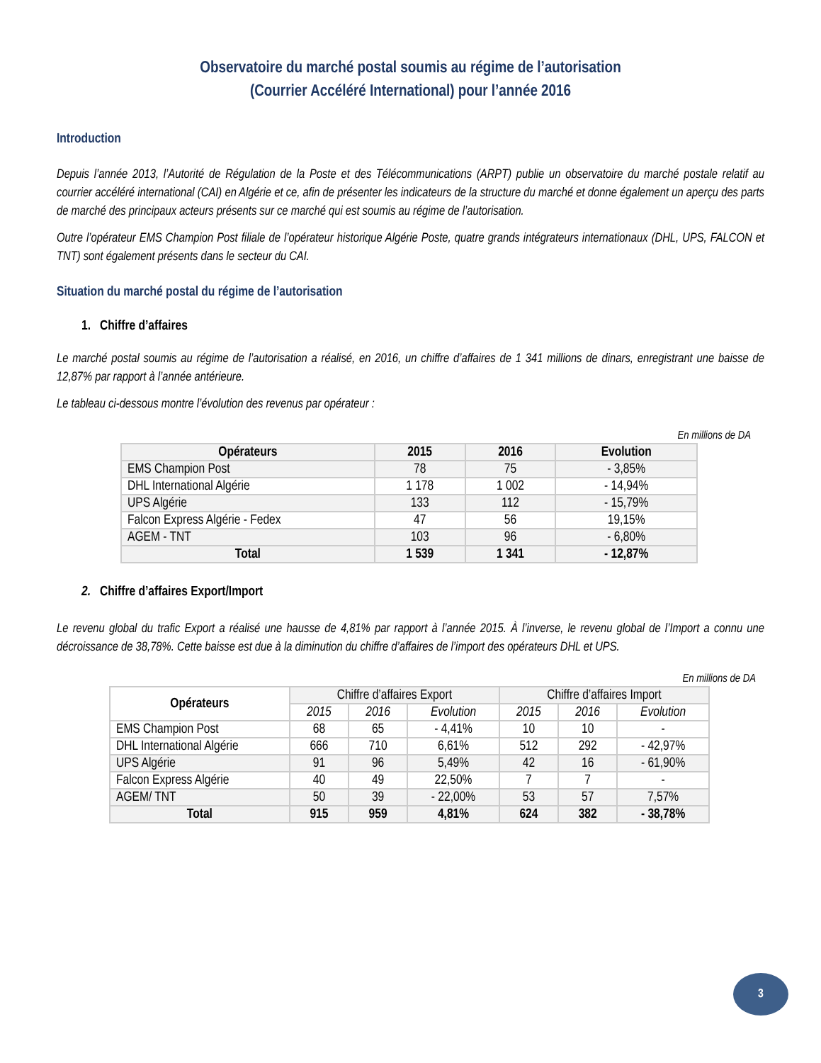Observatoire du marché postal soumis au régime de l’autorisation
(Courrier Accéléré International) pour l’année 2016
Introduction
Depuis l’année 2013, l’Autorité de Régulation de la Poste et des Télécommunications (ARPT) publie un observatoire du marché postale relatif au courrier accéléré international (CAI) en Algérie et ce, afin de présenter les indicateurs de la structure du marché et donne également un aperçu des parts de marché des principaux acteurs présents sur ce marché qui est soumis au régime de l’autorisation.
Outre l’opérateur EMS Champion Post filiale de l’opérateur historique Algérie Poste, quatre grands intégrateurs internationaux (DHL, UPS, FALCON et TNT) sont également présents dans le secteur du CAI.
Situation du marché postal du régime de l’autorisation
1. Chiffre d’affaires
Le marché postal soumis au régime de l’autorisation a réalisé, en 2016, un chiffre d’affaires de 1 341 millions de dinars, enregistrant une baisse de 12,87% par rapport à l’année antérieure.
Le tableau ci-dessous montre l’évolution des revenus par opérateur :
En millions de DA
| Opérateurs | 2015 | 2016 | Evolution |
| --- | --- | --- | --- |
| EMS Champion Post | 78 | 75 | - 3,85% |
| DHL International Algérie | 1 178 | 1 002 | - 14,94% |
| UPS Algérie | 133 | 112 | - 15,79% |
| Falcon Express Algérie - Fedex | 47 | 56 | 19,15% |
| AGEM - TNT | 103 | 96 | - 6,80% |
| Total | 1 539 | 1 341 | - 12,87% |
2. Chiffre d’affaires Export/Import
Le revenu global du trafic Export a réalisé une hausse de 4,81% par rapport à l’année 2015. À l’inverse, le revenu global de l’Import a connu une décroissance de 38,78%. Cette baisse est due à la diminution du chiffre d’affaires de l’import des opérateurs DHL et UPS.
En millions de DA
| Opérateurs | Chiffre d’affaires Export | | | Chiffre d’affaires Import | | |
| --- | --- | --- | --- | --- | --- | --- |
| | 2015 | 2016 | Evolution | 2015 | 2016 | Evolution |
| EMS Champion Post | 68 | 65 | - 4,41% | 10 | 10 | - |
| DHL International Algérie | 666 | 710 | 6,61% | 512 | 292 | - 42,97% |
| UPS Algérie | 91 | 96 | 5,49% | 42 | 16 | - 61,90% |
| Falcon Express Algérie | 40 | 49 | 22,50% | 7 | 7 | - |
| AGEM/ TNT | 50 | 39 | - 22,00% | 53 | 57 | 7,57% |
| Total | 915 | 959 | 4,81% | 624 | 382 | - 38,78% |
3